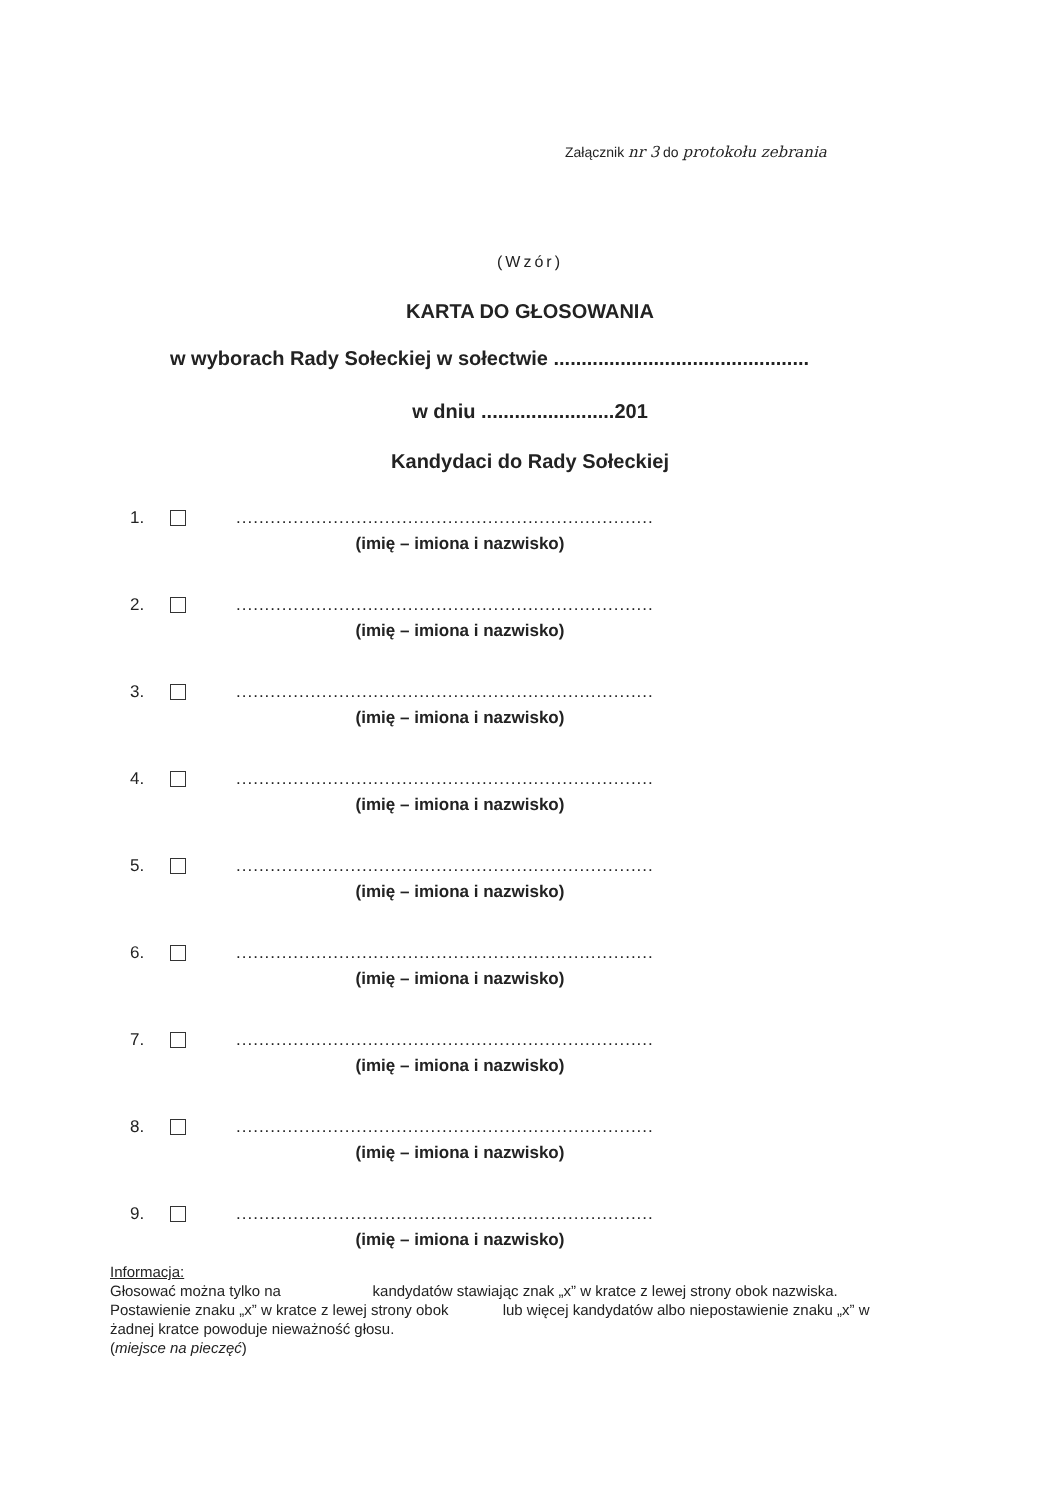Załącznik nr 3 do protokołu zebrania
(Wzór)
KARTA DO GŁOSOWANIA
w wyborach Rady Sołeckiej w sołectwie ..............................................
w dniu ........................201
Kandydaci do Rady Sołeckiej
1. .........................................................................
(imię – imiona i nazwisko)
2. .........................................................................
(imię – imiona i nazwisko)
3. .........................................................................
(imię – imiona i nazwisko)
4. .........................................................................
(imię – imiona i nazwisko)
5. .........................................................................
(imię – imiona i nazwisko)
6. .........................................................................
(imię – imiona i nazwisko)
7. .........................................................................
(imię – imiona i nazwisko)
8. .........................................................................
(imię – imiona i nazwisko)
9. .........................................................................
(imię – imiona i nazwisko)
Informacja:
Głosować można tylko na kandydatów stawiając znak „x” w kratce z lewej strony obok nazwiska.
Postawienie znaku „x” w kratce z lewej strony obok lub więcej kandydatów albo niepostawienie znaku „x” w żadnej kratce powoduje nieważność głosu.
(miejsce na pieczęć)